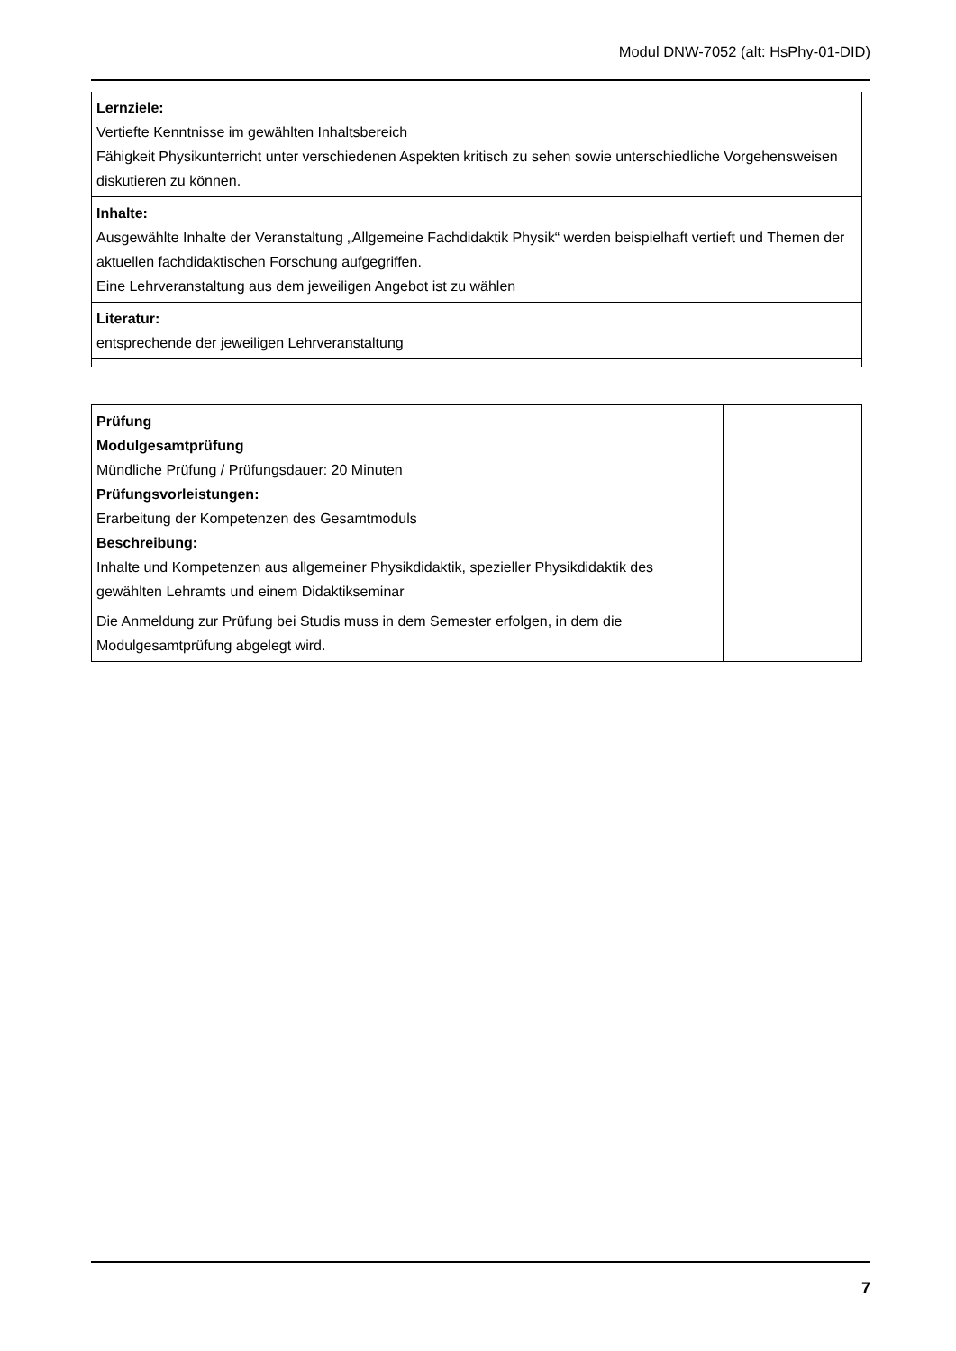Modul DNW-7052 (alt: HsPhy-01-DID)
| Lernziele: Vertiefte Kenntnisse im gewählten Inhaltsbereich Fähigkeit Physikunterricht unter verschiedenen Aspekten kritisch zu sehen sowie unterschiedliche Vorgehensweisen diskutieren zu können. |
| Inhalte: Ausgewählte Inhalte der Veranstaltung „Allgemeine Fachdidaktik Physik“ werden beispielhaft vertieft und Themen der aktuellen fachdidaktischen Forschung aufgegriffen. Eine Lehrveranstaltung aus dem jeweiligen Angebot ist zu wählen |
| Literatur: entsprechende der jeweiligen Lehrveranstaltung |
| Prüfung Modulgesamtprüfung Mündliche Prüfung / Prüfungsdauer: 20 Minuten Prüfungsvorleistungen: Erarbeitung der Kompetenzen des Gesamtmoduls Beschreibung: Inhalte und Kompetenzen aus allgemeiner Physikdidaktik, spezieller Physikdidaktik des gewählten Lehramts und einem Didaktikseminar Die Anmeldung zur Prüfung bei Studis muss in dem Semester erfolgen, in dem die Modulgesamtprüfung abgelegt wird. | |
7